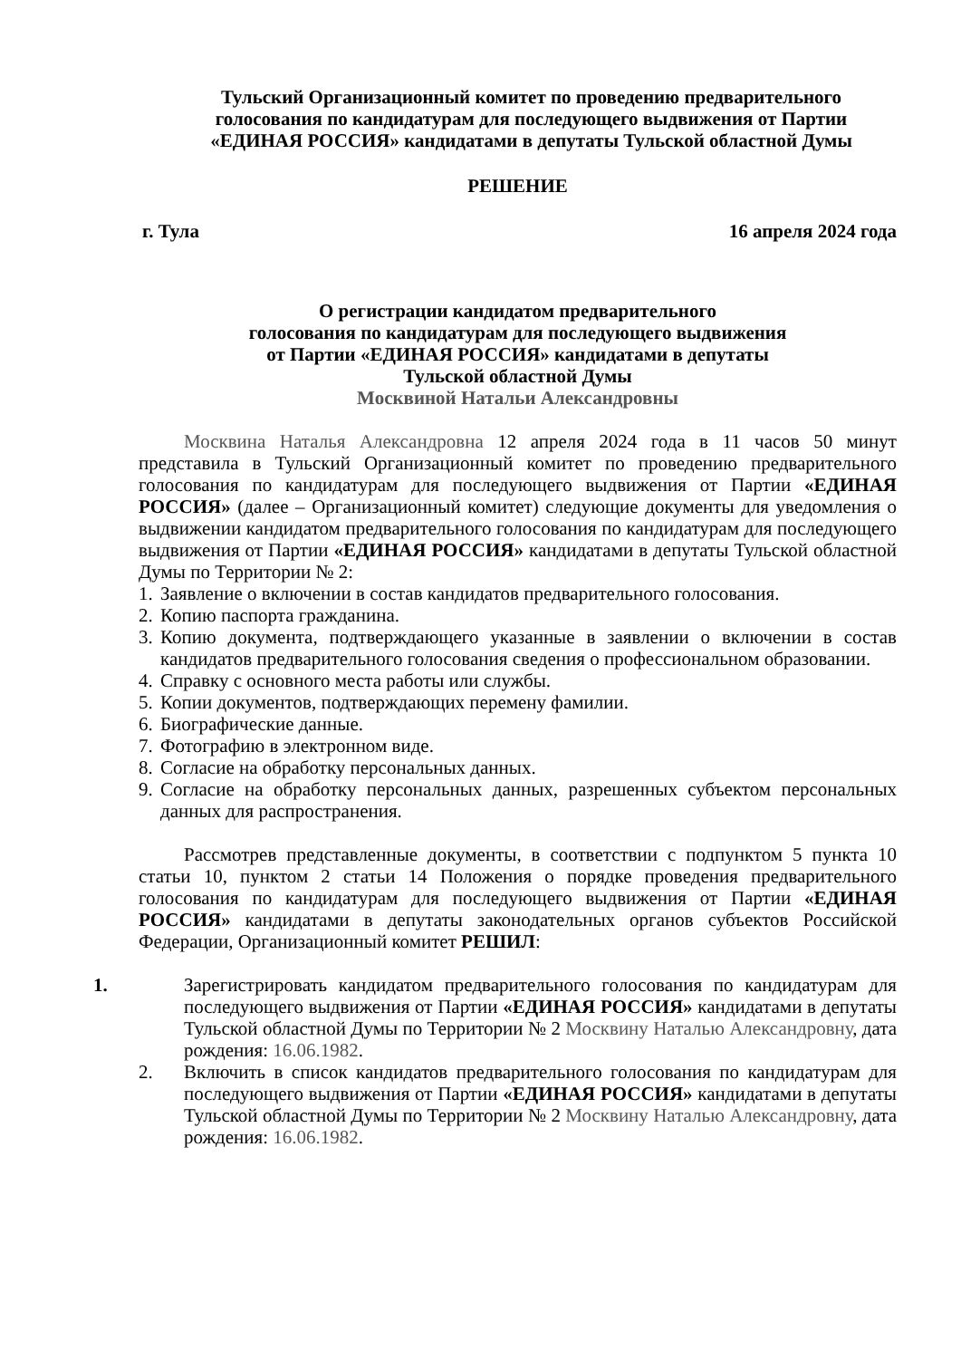Тульский Организационный комитет по проведению предварительного
голосования по кандидатурам для последующего выдвижения от Партии
«ЕДИНАЯ РОССИЯ» кандидатами в депутаты Тульской областной Думы
РЕШЕНИЕ
г. Тула 16 апреля 2024 года
О регистрации кандидатом предварительного
голосования по кандидатурам для последующего выдвижения
от Партии «ЕДИНАЯ РОССИЯ» кандидатами в депутаты
Тульской областной Думы
Москвиной Натальи Александровны
Москвина Наталья Александровна 12 апреля 2024 года в 11 часов 50 минут представила в Тульский Организационный комитет по проведению предварительного голосования по кандидатурам для последующего выдвижения от Партии «ЕДИНАЯ РОССИЯ» (далее – Организационный комитет) следующие документы для уведомления о выдвижении кандидатом предварительного голосования по кандидатурам для последующего выдвижения от Партии «ЕДИНАЯ РОССИЯ» кандидатами в депутаты Тульской областной Думы по Территории № 2:
1. Заявление о включении в состав кандидатов предварительного голосования.
2. Копию паспорта гражданина.
3. Копию документа, подтверждающего указанные в заявлении о включении в состав кандидатов предварительного голосования сведения о профессиональном образовании.
4. Справку с основного места работы или службы.
5. Копии документов, подтверждающих перемену фамилии.
6. Биографические данные.
7. Фотографию в электронном виде.
8. Согласие на обработку персональных данных.
9. Согласие на обработку персональных данных, разрешенных субъектом персональных данных для распространения.
Рассмотрев представленные документы, в соответствии с подпунктом 5 пункта 10 статьи 10, пунктом 2 статьи 14 Положения о порядке проведения предварительного голосования по кандидатурам для последующего выдвижения от Партии «ЕДИНАЯ РОССИЯ» кандидатами в депутаты законодательных органов субъектов Российской Федерации, Организационный комитет РЕШИЛ:
1. Зарегистрировать кандидатом предварительного голосования по кандидатурам для последующего выдвижения от Партии «ЕДИНАЯ РОССИЯ» кандидатами в депутаты Тульской областной Думы по Территории № 2 Москвину Наталью Александровну, дата рождения: 16.06.1982.
2. Включить в список кандидатов предварительного голосования по кандидатурам для последующего выдвижения от Партии «ЕДИНАЯ РОССИЯ» кандидатами в депутаты Тульской областной Думы по Территории № 2 Москвину Наталью Александровну, дата рождения: 16.06.1982.